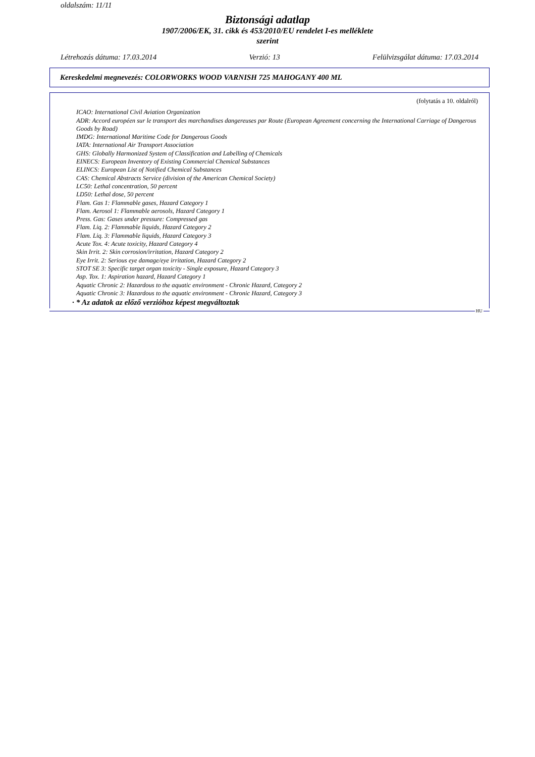oldalszám: 11/11
Biztonsági adatlap
1907/2006/EK, 31. cikk és 453/2010/EU rendelet I-es melléklete
szerint
Létrehozás dátuma: 17.03.2014 Verzió: 13 Felülvizsgálat dátuma: 17.03.2014
Kereskedelmi megnevezés: COLORWORKS WOOD VARNISH 725 MAHOGANY 400 ML
(folytatás a 10. oldalról)
ICAO: International Civil Aviation Organization
ADR: Accord européen sur le transport des marchandises dangereuses par Route (European Agreement concerning the International Carriage of Dangerous Goods by Road)
IMDG: International Maritime Code for Dangerous Goods
IATA: International Air Transport Association
GHS: Globally Harmonized System of Classification and Labelling of Chemicals
EINECS: European Inventory of Existing Commercial Chemical Substances
ELINCS: European List of Notified Chemical Substances
CAS: Chemical Abstracts Service (division of the American Chemical Society)
LC50: Lethal concentration, 50 percent
LD50: Lethal dose, 50 percent
Flam. Gas 1: Flammable gases, Hazard Category 1
Flam. Aerosol 1: Flammable aerosols, Hazard Category 1
Press. Gas: Gases under pressure: Compressed gas
Flam. Liq. 2: Flammable liquids, Hazard Category 2
Flam. Liq. 3: Flammable liquids, Hazard Category 3
Acute Tox. 4: Acute toxicity, Hazard Category 4
Skin Irrit. 2: Skin corrosion/irritation, Hazard Category 2
Eye Irrit. 2: Serious eye damage/eye irritation, Hazard Category 2
STOT SE 3: Specific target organ toxicity - Single exposure, Hazard Category 3
Asp. Tox. 1: Aspiration hazard, Hazard Category 1
Aquatic Chronic 2: Hazardous to the aquatic environment - Chronic Hazard, Category 2
Aquatic Chronic 3: Hazardous to the aquatic environment - Chronic Hazard, Category 3
· * Az adatok az előző verzióhoz képest megváltoztak
HU